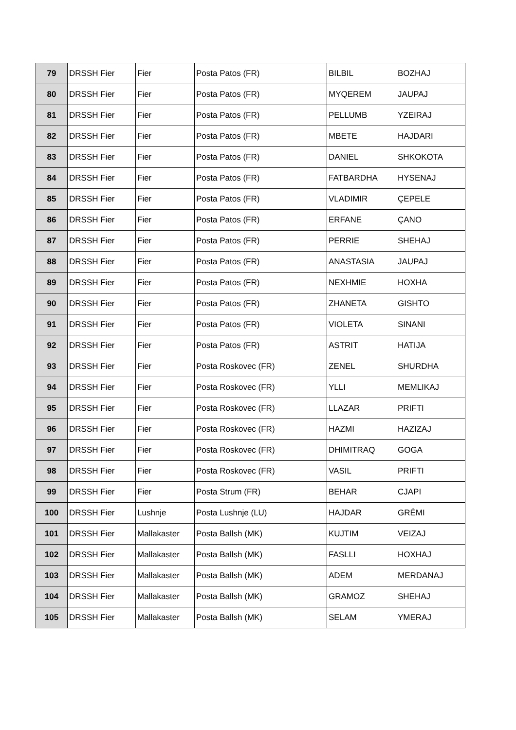| 79 | DRSSH Fier | Fier | Posta Patos (FR) | BILBIL | BOZHAJ |
| 80 | DRSSH Fier | Fier | Posta Patos (FR) | MYQEREM | JAUPAJ |
| 81 | DRSSH Fier | Fier | Posta Patos (FR) | PELLUMB | YZEIRAJ |
| 82 | DRSSH Fier | Fier | Posta Patos (FR) | MBETE | HAJDARI |
| 83 | DRSSH Fier | Fier | Posta Patos (FR) | DANIEL | SHKOKOTA |
| 84 | DRSSH Fier | Fier | Posta Patos (FR) | FATBARDHA | HYSENAJ |
| 85 | DRSSH Fier | Fier | Posta Patos (FR) | VLADIMIR | ÇEPELE |
| 86 | DRSSH Fier | Fier | Posta Patos (FR) | ERFANE | ÇANO |
| 87 | DRSSH Fier | Fier | Posta Patos (FR) | PERRIE | SHEHAJ |
| 88 | DRSSH Fier | Fier | Posta Patos (FR) | ANASTASIA | JAUPAJ |
| 89 | DRSSH Fier | Fier | Posta Patos (FR) | NEXHMIE | HOXHA |
| 90 | DRSSH Fier | Fier | Posta Patos (FR) | ZHANETA | GISHTO |
| 91 | DRSSH Fier | Fier | Posta Patos (FR) | VIOLETA | SINANI |
| 92 | DRSSH Fier | Fier | Posta Patos (FR) | ASTRIT | HATIJA |
| 93 | DRSSH Fier | Fier | Posta Roskovec (FR) | ZENEL | SHURDHA |
| 94 | DRSSH Fier | Fier | Posta Roskovec (FR) | YLLI | MEMLIKAJ |
| 95 | DRSSH Fier | Fier | Posta Roskovec (FR) | LLAZAR | PRIFTI |
| 96 | DRSSH Fier | Fier | Posta Roskovec (FR) | HAZMI | HAZIZAJ |
| 97 | DRSSH Fier | Fier | Posta Roskovec (FR) | DHIMITRAQ | GOGA |
| 98 | DRSSH Fier | Fier | Posta Roskovec (FR) | VASIL | PRIFTI |
| 99 | DRSSH Fier | Fier | Posta Strum (FR) | BEHAR | CJAPI |
| 100 | DRSSH Fier | Lushnje | Posta Lushnje (LU) | HAJDAR | GRËMI |
| 101 | DRSSH Fier | Mallakaster | Posta Ballsh (MK) | KUJTIM | VEIZAJ |
| 102 | DRSSH Fier | Mallakaster | Posta Ballsh (MK) | FASLLI | HOXHAJ |
| 103 | DRSSH Fier | Mallakaster | Posta Ballsh (MK) | ADEM | MERDANAJ |
| 104 | DRSSH Fier | Mallakaster | Posta Ballsh (MK) | GRAMOZ | SHEHAJ |
| 105 | DRSSH Fier | Mallakaster | Posta Ballsh (MK) | SELAM | YMERAJ |